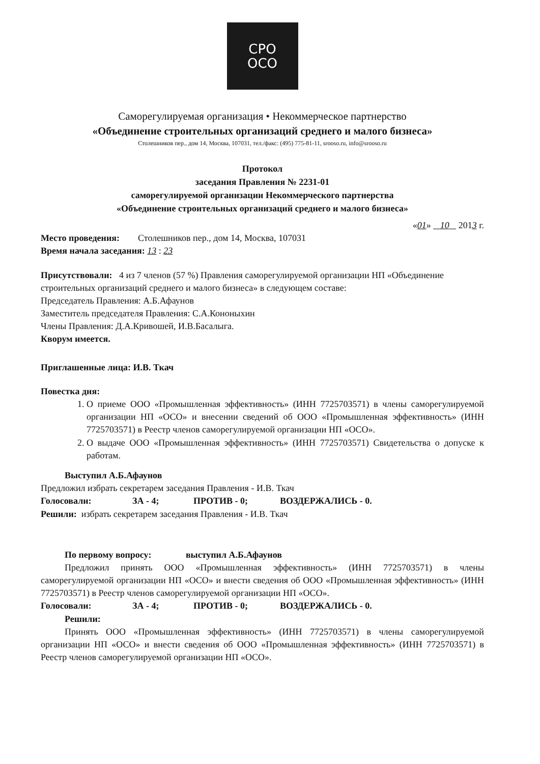СРО
ОСО
Саморегулируемая организация • Некоммерческое партнерство
«Объединение строительных организаций среднего и малого бизнеса»
Столешников пер., дом 14, Москва, 107031, тел./факс: (495) 775-81-11, srooso.ru, info@srooso.ru
Протокол
заседания Правления № 2231-01
саморегулируемой организации Некоммерческого партнерства
«Объединение строительных организаций среднего и малого бизнеса»
«01» 10 2013 г.
Место проведения: Столешников пер., дом 14, Москва, 107031
Время начала заседания: 13 : 23
Присутствовали: 4 из 7 членов (57 %) Правления саморегулируемой организации НП «Объединение строительных организаций среднего и малого бизнеса» в следующем составе:
Председатель Правления: А.Б.Афаунов
Заместитель председателя Правления: С.А.Кононыхин
Члены Правления: Д.А.Кривошей, И.В.Басалыга.
Кворум имеется.
Приглашенные лица: И.В. Ткач
Повестка дня:
1. О приеме ООО «Промышленная эффективность» (ИНН 7725703571) в члены саморегулируемой организации НП «ОСО» и внесении сведений об ООО «Промышленная эффективность» (ИНН 7725703571) в Реестр членов саморегулируемой организации НП «ОСО».
2. О выдаче ООО «Промышленная эффективность» (ИНН 7725703571) Свидетельства о допуске к работам.
Выступил А.Б.Афаунов
Предложил избрать секретарем заседания Правления - И.В. Ткач
Голосовали: ЗА - 4; ПРОТИВ - 0; ВОЗДЕРЖАЛИСЬ - 0.
Решили: избрать секретарем заседания Правления - И.В. Ткач
По первому вопросу: выступил А.Б.Афаунов
Предложил принять ООО «Промышленная эффективность» (ИНН 7725703571) в члены саморегулируемой организации НП «ОСО» и внести сведения об ООО «Промышленная эффективность» (ИНН 7725703571) в Реестр членов саморегулируемой организации НП «ОСО».
Голосовали: ЗА - 4; ПРОТИВ - 0; ВОЗДЕРЖАЛИСЬ - 0.
Решили:
Принять ООО «Промышленная эффективность» (ИНН 7725703571) в члены саморегулируемой организации НП «ОСО» и внести сведения об ООО «Промышленная эффективность» (ИНН 7725703571) в Реестр членов саморегулируемой организации НП «ОСО».